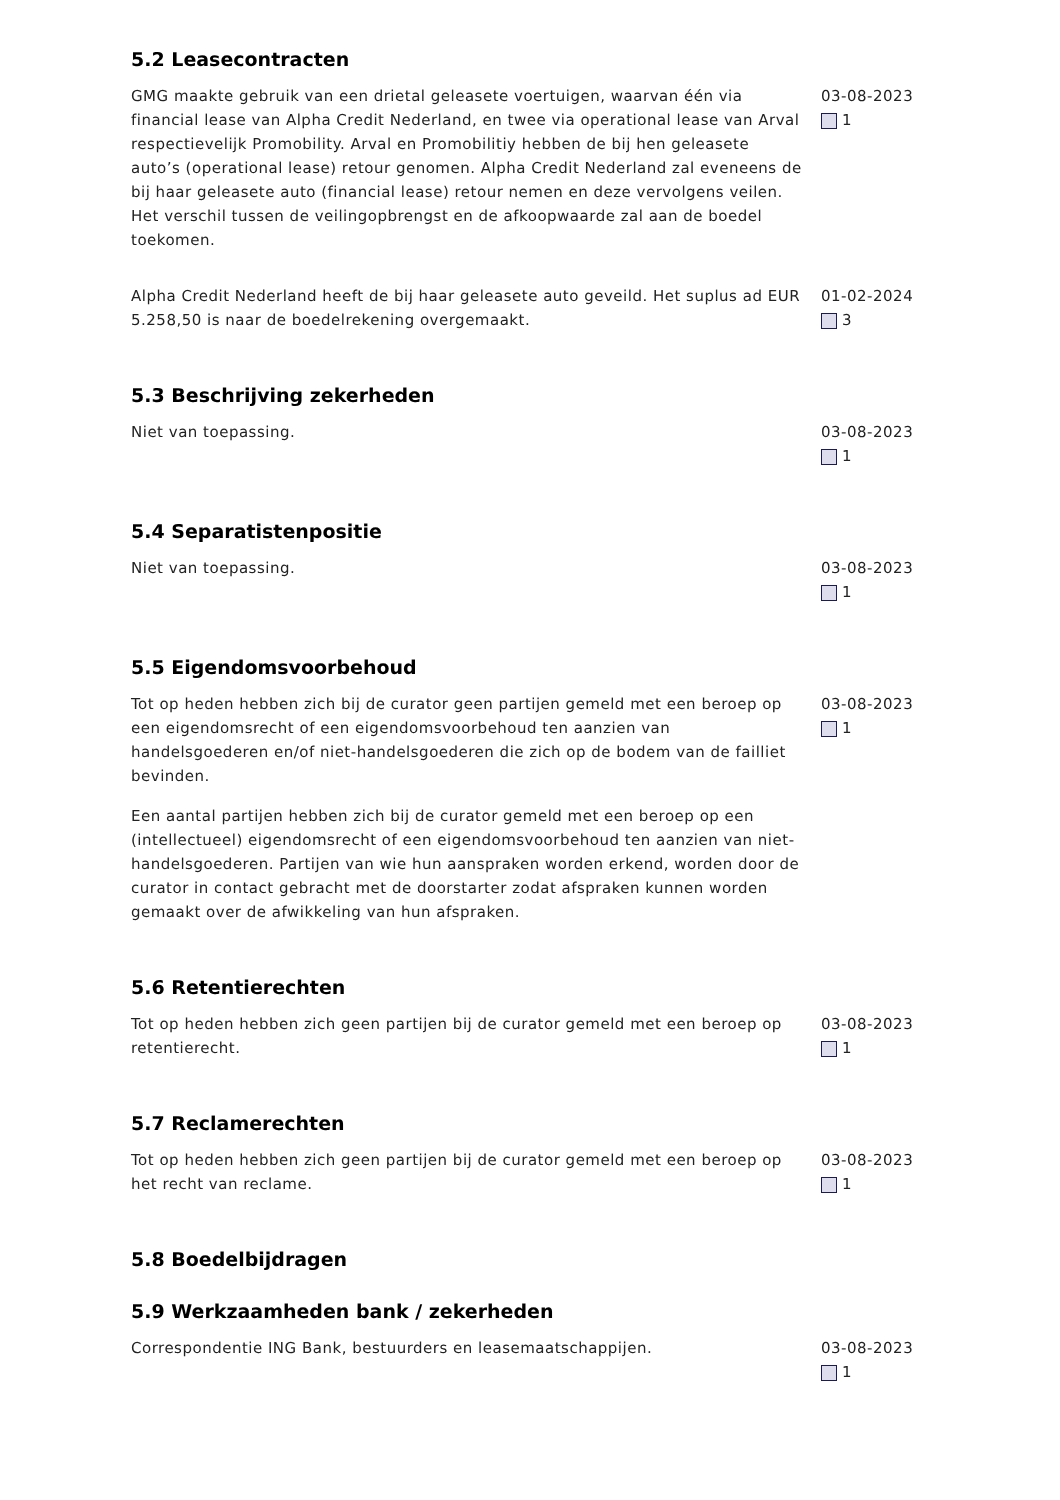5.2 Leasecontracten
GMG maakte gebruik van een drietal geleasete voertuigen, waarvan één via financial lease van Alpha Credit Nederland, en twee via operational lease van Arval respectievelijk Promobility. Arval en Promobilitiy hebben de bij hen geleasete auto’s (operational lease) retour genomen. Alpha Credit Nederland zal eveneens de bij haar geleasete auto (financial lease) retour nemen en deze vervolgens veilen. Het verschil tussen de veilingopbrengst en de afkoopwaarde zal aan de boedel toekomen.
03-08-2023
1
Alpha Credit Nederland heeft de bij haar geleasete auto geveild. Het suplus ad EUR 5.258,50 is naar de boedelrekening overgemaakt.
01-02-2024
3
5.3 Beschrijving zekerheden
Niet van toepassing. 03-08-2023
1
5.4 Separatistenpositie
Niet van toepassing. 03-08-2023
1
5.5 Eigendomsvoorbehoud
Tot op heden hebben zich bij de curator geen partijen gemeld met een beroep op een eigendomsrecht of een eigendomsvoorbehoud ten aanzien van handelsgoederen en/of niet-handelsgoederen die zich op de bodem van de failliet bevinden.
Een aantal partijen hebben zich bij de curator gemeld met een beroep op een (intellectueel) eigendomsrecht of een eigendomsvoorbehoud ten aanzien van niet-handelsgoederen. Partijen van wie hun aanspraken worden erkend, worden door de curator in contact gebracht met de doorstarter zodat afspraken kunnen worden gemaakt over de afwikkeling van hun afspraken.
03-08-2023
1
5.6 Retentierechten
Tot op heden hebben zich geen partijen bij de curator gemeld met een beroep op retentierecht.
03-08-2023
1
5.7 Reclamerechten
Tot op heden hebben zich geen partijen bij de curator gemeld met een beroep op het recht van reclame.
03-08-2023
1
5.8 Boedelbijdragen
5.9 Werkzaamheden bank / zekerheden
Correspondentie ING Bank, bestuurders en leasemaatschappijen. 03-08-2023
1